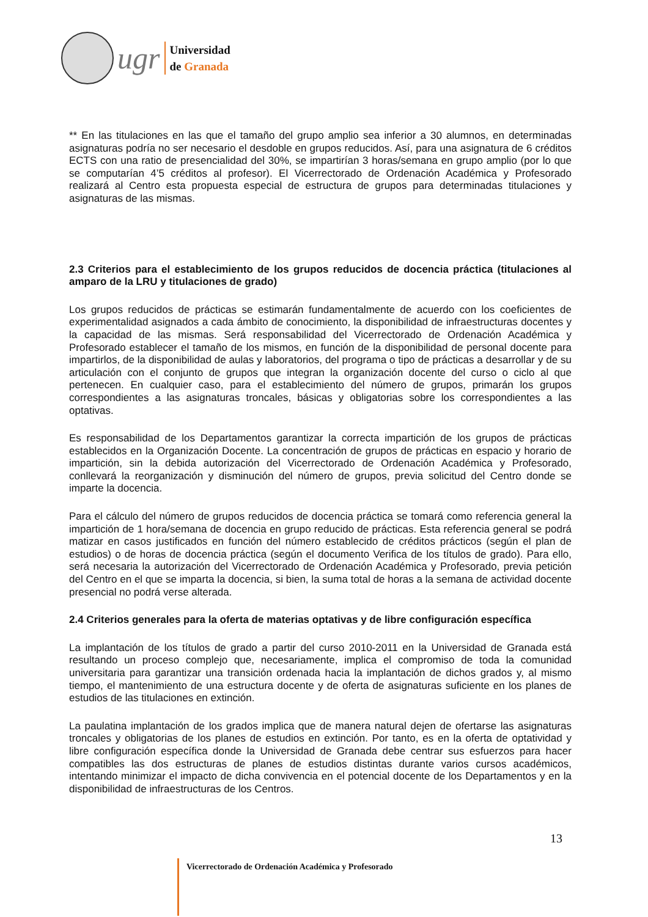ugr
Universidad
de Granada
** En las titulaciones en las que el tamaño del grupo amplio sea inferior a 30 alumnos, en determinadas asignaturas podría no ser necesario el desdoble en grupos reducidos. Así, para una asignatura de 6 créditos ECTS con una ratio de presencialidad del 30%, se impartirían 3 horas/semana en grupo amplio (por lo que se computarían 4’5 créditos al profesor). El Vicerrectorado de Ordenación Académica y Profesorado realizará al Centro esta propuesta especial de estructura de grupos para determinadas titulaciones y asignaturas de las mismas.
2.3 Criterios para el establecimiento de los grupos reducidos de docencia práctica (titulaciones al amparo de la LRU y titulaciones de grado)
Los grupos reducidos de prácticas se estimarán fundamentalmente de acuerdo con los coeficientes de experimentalidad asignados a cada ámbito de conocimiento, la disponibilidad de infraestructuras docentes y la capacidad de las mismas. Será responsabilidad del Vicerrectorado de Ordenación Académica y Profesorado establecer el tamaño de los mismos, en función de la disponibilidad de personal docente para impartirlos, de la disponibilidad de aulas y laboratorios, del programa o tipo de prácticas a desarrollar y de su articulación con el conjunto de grupos que integran la organización docente del curso o ciclo al que pertenecen. En cualquier caso, para el establecimiento del número de grupos, primarán los grupos correspondientes a las asignaturas troncales, básicas y obligatorias sobre los correspondientes a las optativas.
Es responsabilidad de los Departamentos garantizar la correcta impartición de los grupos de prácticas establecidos en la Organización Docente. La concentración de grupos de prácticas en espacio y horario de impartición, sin la debida autorización del Vicerrectorado de Ordenación Académica y Profesorado, conllevará la reorganización y disminución del número de grupos, previa solicitud del Centro donde se imparte la docencia.
Para el cálculo del número de grupos reducidos de docencia práctica se tomará como referencia general la impartición de 1 hora/semana de docencia en grupo reducido de prácticas. Esta referencia general se podrá matizar en casos justificados en función del número establecido de créditos prácticos (según el plan de estudios) o de horas de docencia práctica (según el documento Verifica de los títulos de grado). Para ello, será necesaria la autorización del Vicerrectorado de Ordenación Académica y Profesorado, previa petición del Centro en el que se imparta la docencia, si bien, la suma total de horas a la semana de actividad docente presencial no podrá verse alterada.
2.4 Criterios generales para la oferta de materias optativas y de libre configuración específica
La implantación de los títulos de grado a partir del curso 2010-2011 en la Universidad de Granada está resultando un proceso complejo que, necesariamente, implica el compromiso de toda la comunidad universitaria para garantizar una transición ordenada hacia la implantación de dichos grados y, al mismo tiempo, el mantenimiento de una estructura docente y de oferta de asignaturas suficiente en los planes de estudios de las titulaciones en extinción.
La paulatina implantación de los grados implica que de manera natural dejen de ofertarse las asignaturas troncales y obligatorias de los planes de estudios en extinción. Por tanto, es en la oferta de optatividad y libre configuración específica donde la Universidad de Granada debe centrar sus esfuerzos para hacer compatibles las dos estructuras de planes de estudios distintas durante varios cursos académicos, intentando minimizar el impacto de dicha convivencia en el potencial docente de los Departamentos y en la disponibilidad de infraestructuras de los Centros.
13
Vicerrectorado de Ordenación Académica y Profesorado